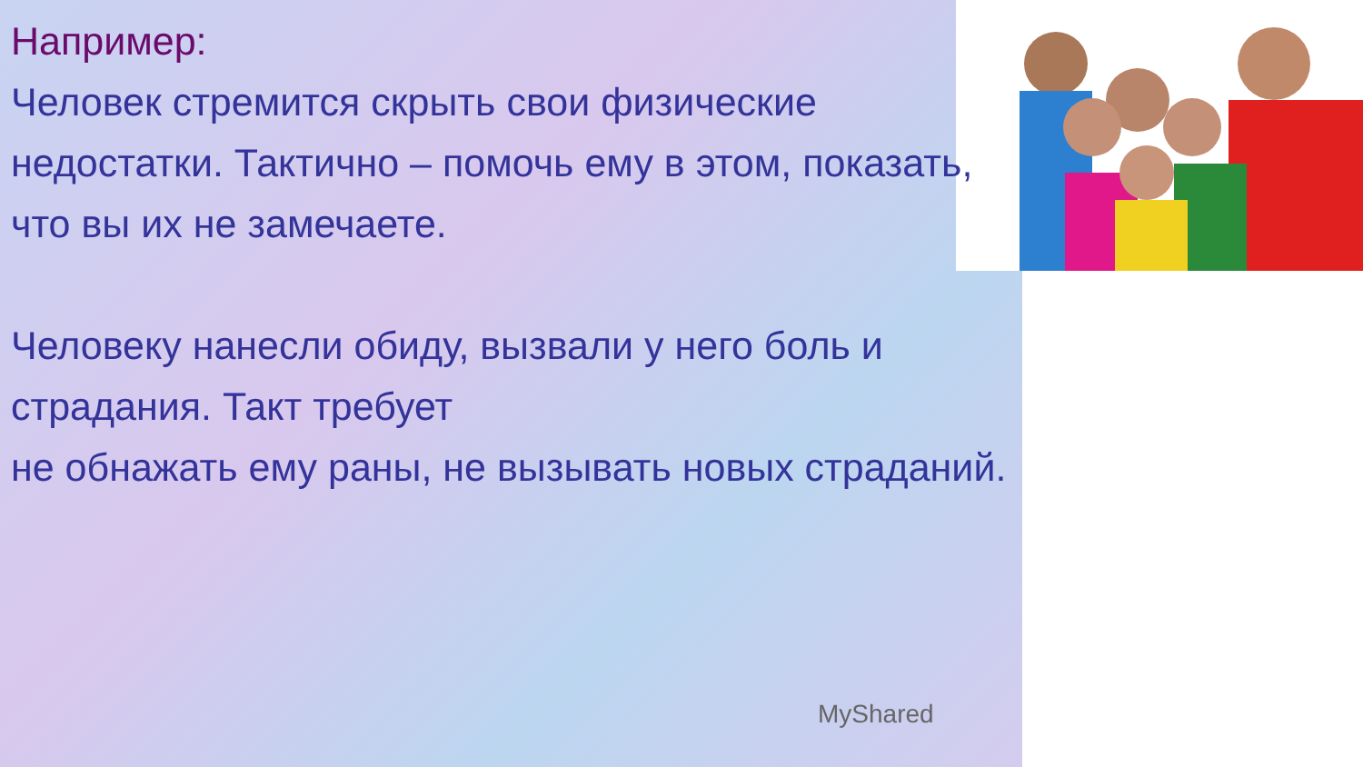Например:
Человек стремится скрыть свои физические недостатки. Тактично – помочь ему в этом, показать, что вы их не замечаете.
Человеку нанесли обиду, вызвали у него боль и страдания. Такт требует
не обнажать ему раны, не вызывать новых страданий.
MyShared